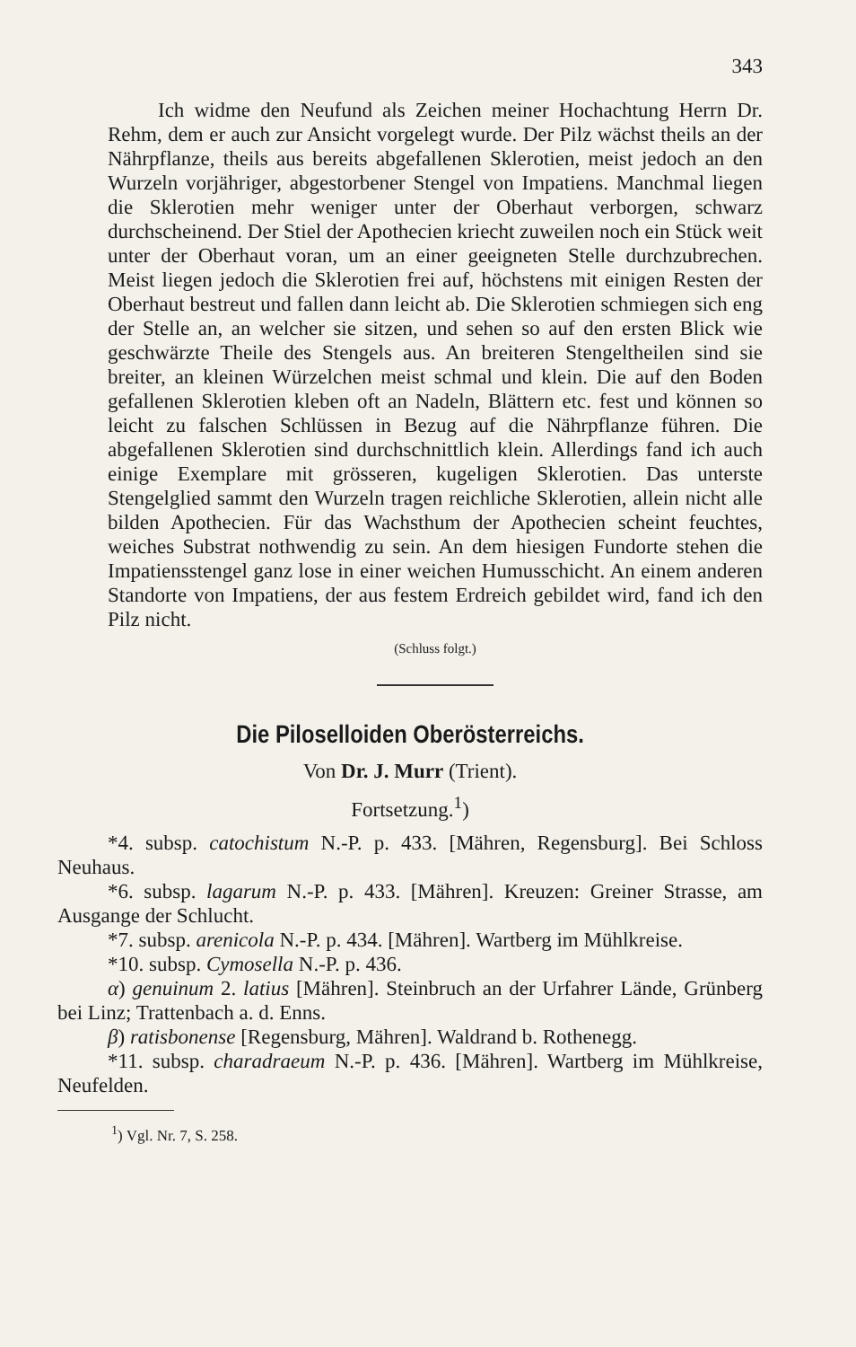343
Ich widme den Neufund als Zeichen meiner Hochachtung Herrn Dr. Rehm, dem er auch zur Ansicht vorgelegt wurde. Der Pilz wächst theils an der Nährpflanze, theils aus bereits abgefallenen Sklerotien, meist jedoch an den Wurzeln vorjähriger, abgestorbener Stengel von Impatiens. Manchmal liegen die Sklerotien mehr weniger unter der Oberhaut verborgen, schwarz durchscheinend. Der Stiel der Apothecien kriecht zuweilen noch ein Stück weit unter der Oberhaut voran, um an einer geeigneten Stelle durchzubrechen. Meist liegen jedoch die Sklerotien frei auf, höchstens mit einigen Resten der Oberhaut bestreut und fallen dann leicht ab. Die Sklerotien schmiegen sich eng der Stelle an, an welcher sie sitzen, und sehen so auf den ersten Blick wie geschwärzte Theile des Stengels aus. An breiteren Stengeltheilen sind sie breiter, an kleinen Würzelchen meist schmal und klein. Die auf den Boden gefallenen Sklerotien kleben oft an Nadeln, Blättern etc. fest und können so leicht zu falschen Schlüssen in Bezug auf die Nährpflanze führen. Die abgefallenen Sklerotien sind durchschnittlich klein. Allerdings fand ich auch einige Exemplare mit grösseren, kugeligen Sklerotien. Das unterste Stengelglied sammt den Wurzeln tragen reichliche Sklerotien, allein nicht alle bilden Apothecien. Für das Wachsthum der Apothecien scheint feuchtes, weiches Substrat nothwendig zu sein. An dem hiesigen Fundorte stehen die Impatiensstengel ganz lose in einer weichen Humusschicht. An einem anderen Standorte von Impatiens, der aus festem Erdreich gebildet wird, fand ich den Pilz nicht.
(Schluss folgt.)
Die Piloselloiden Oberösterreichs.
Von Dr. J. Murr (Trient).
Fortsetzung.<sup>1</sup>)
*4. subsp. catochistum N.-P. p. 433. [Mähren, Regensburg]. Bei Schloss Neuhaus.
*6. subsp. lagarum N.-P. p. 433. [Mähren]. Kreuzen: Greiner Strasse, am Ausgange der Schlucht.
*7. subsp. arenicola N.-P. p. 434. [Mähren]. Wartberg im Mühlkreise.
*10. subsp. Cymosella N.-P. p. 436.
α) genuinum 2. latius [Mähren]. Steinbruch an der Urfahrer Lände, Grünberg bei Linz; Trattenbach a. d. Enns.
β) ratisbonense [Regensburg, Mähren]. Waldrand b. Rothenegg.
*11. subsp. charadraeum N.-P. p. 436. [Mähren]. Wartberg im Mühlkreise, Neufelden.
<sup>1</sup>) Vgl. Nr. 7, S. 258.